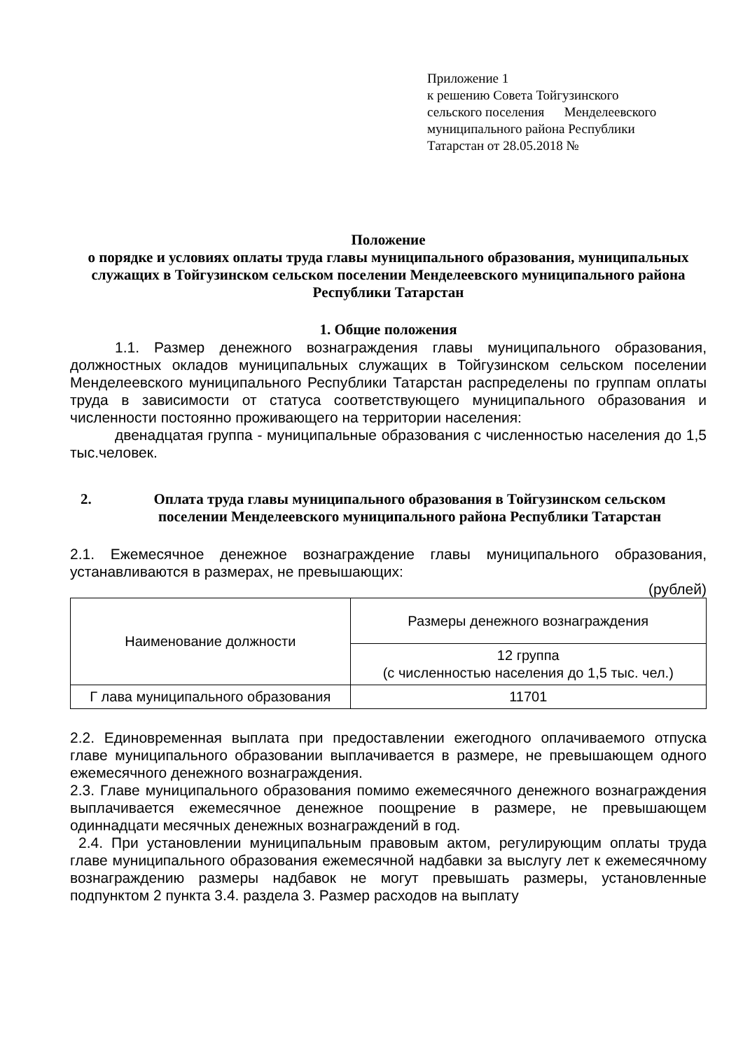Приложение 1
к решению Совета Тойгузинского
сельского поселения Менделеевского
муниципального района Республики
Татарстан от 28.05.2018 №
Положение
о порядке и условиях оплаты труда главы муниципального образования, муниципальных служащих в Тойгузинском сельском поселении Менделеевского муниципального района Республики Татарстан
1. Общие положения
1.1. Размер денежного вознаграждения главы муниципального образования, должностных окладов муниципальных служащих в Тойгузинском сельском поселении Менделеевского муниципального Республики Татарстан распределены по группам оплаты труда в зависимости от статуса соответствующего муниципального образования и численности постоянно проживающего на территории населения:
двенадцатая группа - муниципальные образования с численностью населения до 1,5 тыс.человек.
2. Оплата труда главы муниципального образования в Тойгузинском сельском поселении Менделеевского муниципального района Республики Татарстан
2.1. Ежемесячное денежное вознаграждение главы муниципального образования, устанавливаются в размерах, не превышающих:
(рублей)
| Наименование должности | Размеры денежного вознаграждения |
| | 12 группа (с численностью населения до 1,5 тыс. чел.) |
| Г лава муниципального образования | 11701 |
2.2. Единовременная выплата при предоставлении ежегодного оплачиваемого отпуска главе муниципального образовании выплачивается в размере, не превышающем одного ежемесячного денежного вознаграждения.
2.3. Главе муниципального образования помимо ежемесячного денежного вознаграждения выплачивается ежемесячное денежное поощрение в размере, не превышающем одиннадцати месячных денежных вознаграждений в год.
2.4. При установлении муниципальным правовым актом, регулирующим оплаты труда главе муниципального образования ежемесячной надбавки за выслугу лет к ежемесячному вознаграждению размеры надбавок не могут превышать размеры, установленные подпунктом 2 пункта 3.4. раздела 3. Размер расходов на выплату